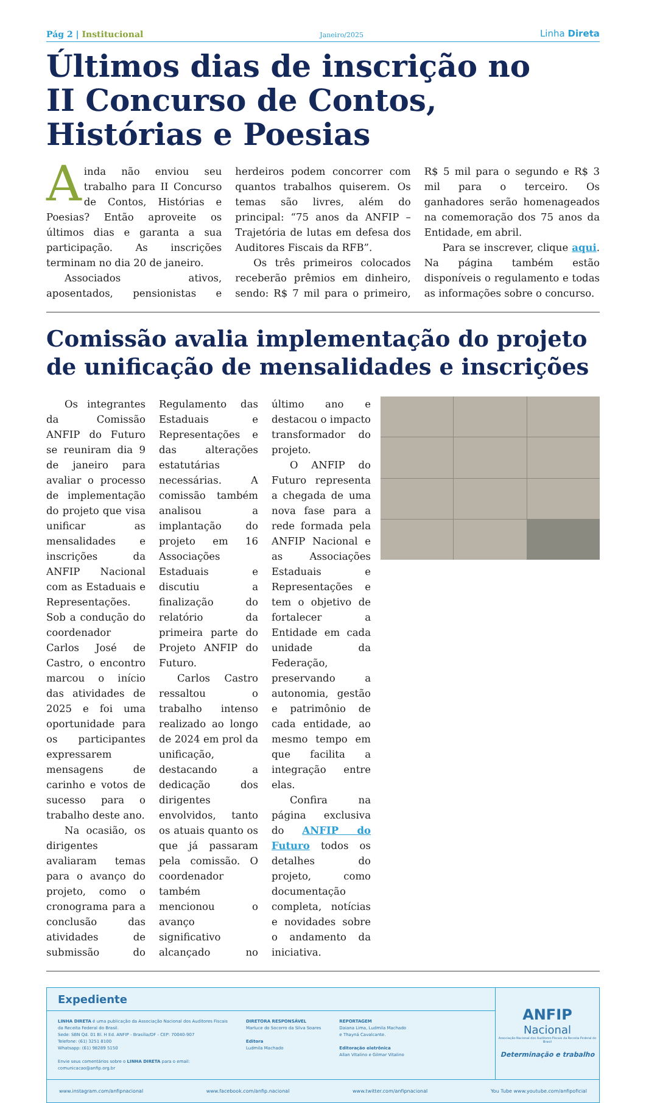Pág 2 | Institucional
Janeiro/2025
Linha Direta
Últimos dias de inscrição no
II Concurso de Contos,
Histórias e Poesias
Ainda não enviou seu trabalho para II Concurso de Contos, Histórias e Poesias? Então aproveite os últimos dias e garanta a sua participação. As inscrições terminam no dia 20 de janeiro.
Associados ativos, aposentados, pensionistas e herdeiros podem concorrer com quantos trabalhos quiserem. Os temas são livres, além do principal: “75 anos da ANFIP – Trajetória de lutas em defesa dos Auditores Fiscais da RFB”.
Os três primeiros colocados receberão prêmios em dinheiro, sendo: R$ 7 mil para o primeiro, R$ 5 mil para o segundo e R$ 3 mil para o terceiro. Os ganhadores serão homenageados na comemoração dos 75 anos da Entidade, em abril.
Para se inscrever, clique aqui. Na página também estão disponíveis o regulamento e todas as informações sobre o concurso.
Comissão avalia implementação do projeto de unificação de mensalidades e inscrições
Os integrantes da Comissão ANFIP do Futuro se reuniram dia 9 de janeiro para avaliar o processo de implementação do projeto que visa unificar as mensalidades e inscrições da ANFIP Nacional com as Estaduais e Representações. Sob a condução do coordenador Carlos José de Castro, o encontro marcou o início das atividades de 2025 e foi uma oportunidade para os participantes expressarem mensagens de carinho e votos de sucesso para o trabalho deste ano.
Na ocasião, os dirigentes avaliaram temas para o avanço do projeto, como o cronograma para a conclusão das atividades de submissão do Regulamento das Estaduais e Representações e das alterações estatutárias necessárias. A comissão também analisou a implantação do projeto em 16 Associações Estaduais e discutiu a finalização do relatório da primeira parte do Projeto ANFIP do Futuro.
Carlos Castro ressaltou o trabalho intenso realizado ao longo de 2024 em prol da unificação, destacando a dedicação dos dirigentes envolvidos, tanto os atuais quanto os que já passaram pela comissão. O coordenador também mencionou o avanço significativo alcançado no último ano e destacou o impacto transformador do projeto.
O ANFIP do Futuro representa a chegada de uma nova fase para a rede formada pela ANFIP Nacional e as Associações Estaduais e Representações e tem o objetivo de fortalecer a Entidade em cada unidade da Federação, preservando a autonomia, gestão e patrimônio de cada entidade, ao mesmo tempo em que facilita a integração entre elas.
Confira na página exclusiva do ANFIP do Futuro todos os detalhes do projeto, como documentação completa, notícias e novidades sobre o andamento da iniciativa.
Expediente
LINHA DIRETA é uma publicação da Associação Nacional dos Auditores Fiscais
da Receita Federal do Brasil.
Sede: SBN Qd. 01 Bl. H Ed. ANFIP - Brasília/DF - CEP: 70040-907
Telefone: (61) 3251 8100
Whatsapp: (61) 98289 5150
Envie seus comentários sobre o LINHA DIRETA para o email:
comunicacao@anfip.org.br
DIRETORA RESPONSÁVEL
Marluce do Socorro da Silva Soares
Editora
Ludmila Machado
REPORTAGEM
Daiana Lima, Ludmila Machado
e Thayná Cavalcante.
Editoração eletrônica
Allan Vitalino e Gilmar Vitalino
ANFIP
Nacional
Associação Nacional dos Auditores Fiscais da Receita Federal do Brasil
Determinação e trabalho
www.instagram.com/anfipnacional www.facebook.com/anfip.nacional www.twitter.com/anfipnacional You Tube www.youtube.com/anfipoficial